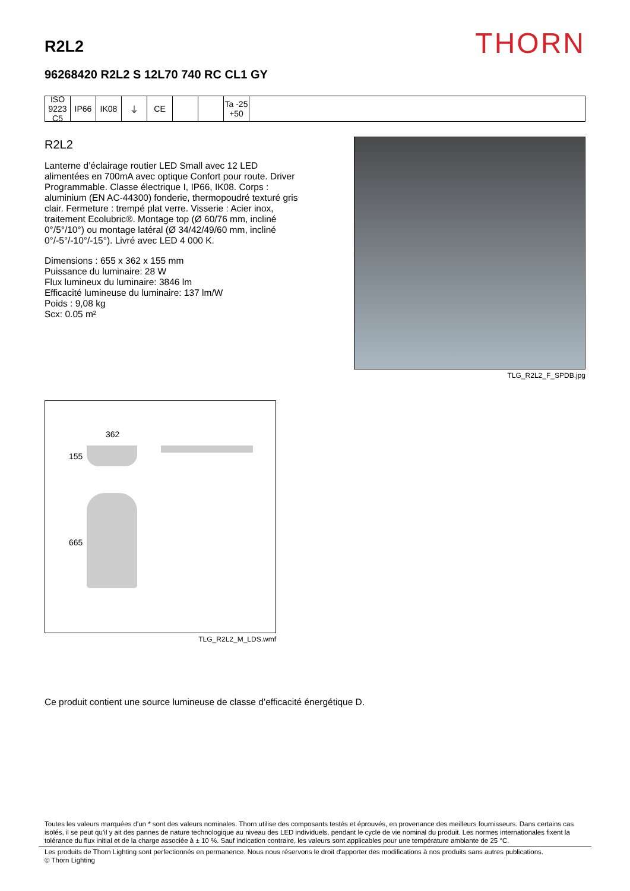R2L2
THORN
96268420 R2L2 S 12L70 740 RC CL1 GY
ISO 9223 C5
IP66 IK08 ⏚ CE Ta -25 +50
R2L2
Lanterne d’éclairage routier LED Small avec 12 LED alimentées en 700mA avec optique Confort pour route. Driver Programmable. Classe électrique I, IP66, IK08. Corps : aluminium (EN AC-44300) fonderie, thermopoudré texturé gris clair. Fermeture : trempé plat verre. Visserie : Acier inox, traitement Ecolubric®. Montage top (Ø 60/76 mm, incliné 0°/5°/10°) ou montage latéral (Ø 34/42/49/60 mm, incliné 0°/-5°/-10°/-15°). Livré avec LED 4 000 K.
Dimensions : 655 x 362 x 155 mm
Puissance du luminaire: 28 W
Flux lumineux du luminaire: 3846 lm
Efficacité lumineuse du luminaire: 137 lm/W
Poids : 9,08 kg
Scx: 0.05 m²
TLG_R2L2_F_SPDB.jpg
362
155
665
TLG_R2L2_M_LDS.wmf
Ce produit contient une source lumineuse de classe d’efficacité énergétique D.
Toutes les valeurs marquées d'un * sont des valeurs nominales. Thorn utilise des composants testés et éprouvés, en provenance des meilleurs fournisseurs. Dans certains cas isolés, il se peut qu’il y ait des pannes de nature technologique au niveau des LED individuels, pendant le cycle de vie nominal du produit. Les normes internationales fixent la tolérance du flux initial et de la charge associée à ± 10 %. Sauf indication contraire, les valeurs sont applicables pour une température ambiante de 25 °C.
Les produits de Thorn Lighting sont perfectionnés en permanence. Nous nous réservons le droit d'apporter des modifications à nos produits sans autres publications.
© Thorn Lighting